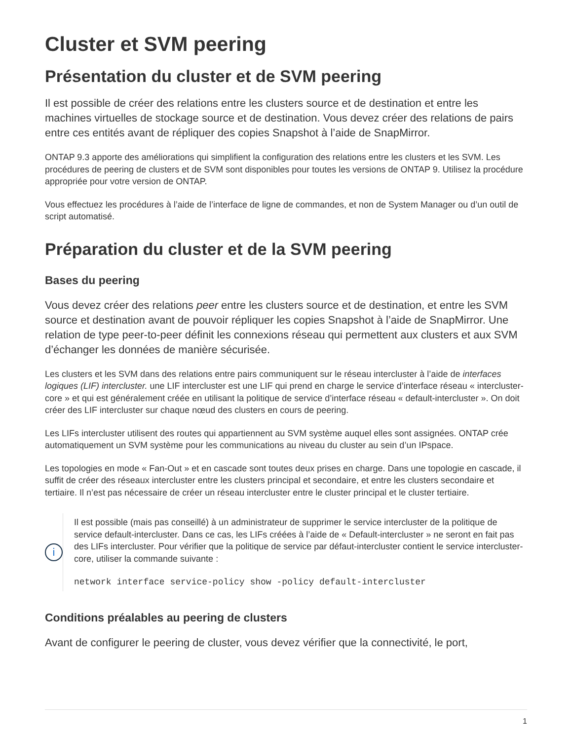Cluster et SVM peering
Présentation du cluster et de SVM peering
Il est possible de créer des relations entre les clusters source et de destination et entre les machines virtuelles de stockage source et de destination. Vous devez créer des relations de pairs entre ces entités avant de répliquer des copies Snapshot à l’aide de SnapMirror.
ONTAP 9.3 apporte des améliorations qui simplifient la configuration des relations entre les clusters et les SVM. Les procédures de peering de clusters et de SVM sont disponibles pour toutes les versions de ONTAP 9. Utilisez la procédure appropriée pour votre version de ONTAP.
Vous effectuez les procédures à l’aide de l’interface de ligne de commandes, et non de System Manager ou d’un outil de script automatisé.
Préparation du cluster et de la SVM peering
Bases du peering
Vous devez créer des relations peer entre les clusters source et de destination, et entre les SVM source et destination avant de pouvoir répliquer les copies Snapshot à l’aide de SnapMirror. Une relation de type peer-to-peer définit les connexions réseau qui permettent aux clusters et aux SVM d’échanger les données de manière sécurisée.
Les clusters et les SVM dans des relations entre pairs communiquent sur le réseau intercluster à l’aide de interfaces logiques (LIF) intercluster. une LIF intercluster est une LIF qui prend en charge le service d’interface réseau « intercluster-core » et qui est généralement créée en utilisant la politique de service d’interface réseau « default-intercluster ». On doit créer des LIF intercluster sur chaque nœud des clusters en cours de peering.
Les LIFs intercluster utilisent des routes qui appartiennent au SVM système auquel elles sont assignées. ONTAP crée automatiquement un SVM système pour les communications au niveau du cluster au sein d’un IPspace.
Les topologies en mode « Fan-Out » et en cascade sont toutes deux prises en charge. Dans une topologie en cascade, il suffit de créer des réseaux intercluster entre les clusters principal et secondaire, et entre les clusters secondaire et tertiaire. Il n’est pas nécessaire de créer un réseau intercluster entre le cluster principal et le cluster tertiaire.
i
Il est possible (mais pas conseillé) à un administrateur de supprimer le service intercluster de la politique de service default-intercluster. Dans ce cas, les LIFs créées à l’aide de « Default-intercluster » ne seront en fait pas des LIFs intercluster. Pour vérifier que la politique de service par défaut-intercluster contient le service intercluster-core, utiliser la commande suivante :
network interface service-policy show -policy default-intercluster
Conditions préalables au peering de clusters
Avant de configurer le peering de cluster, vous devez vérifier que la connectivité, le port,
1